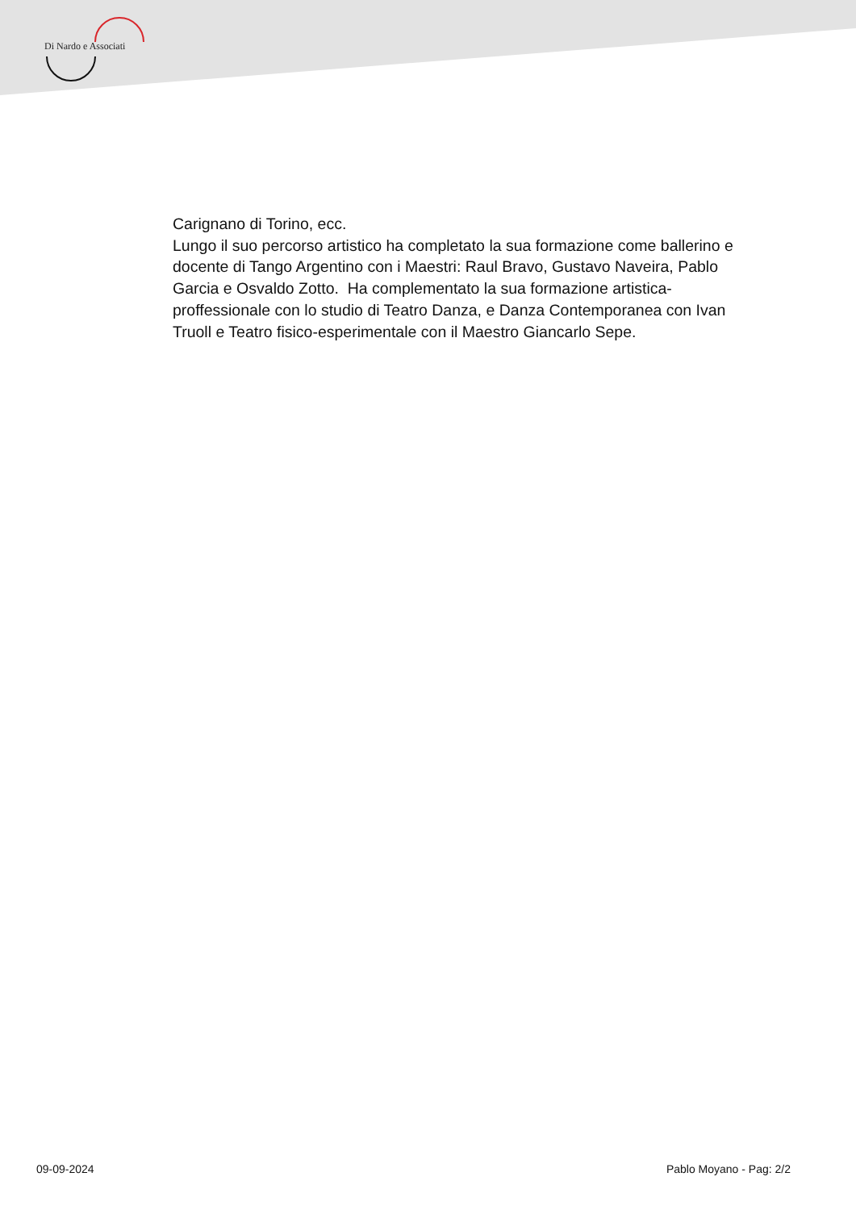Di Nardo e Associati
Carignano di Torino, ecc.
Lungo il suo percorso artistico ha completato la sua formazione come ballerino e docente di Tango Argentino con i Maestri: Raul Bravo, Gustavo Naveira, Pablo Garcia e Osvaldo Zotto. Ha complementato la sua formazione artistica-proffessionale con lo studio di Teatro Danza, e Danza Contemporanea con Ivan Truoll e Teatro fisico-esperimentale con il Maestro Giancarlo Sepe.
09-09-2024 Pablo Moyano - Pag: 2/2